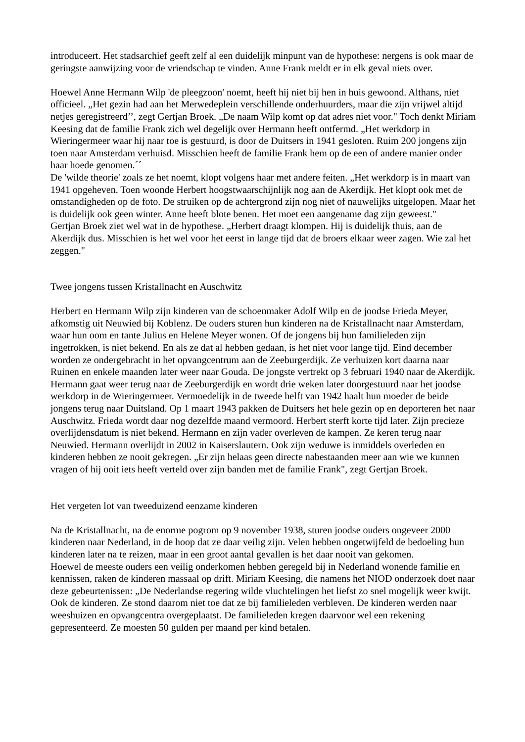introduceert. Het stadsarchief geeft zelf al een duidelijk minpunt van de hypothese: nergens is ook maar de geringste aanwijzing voor de vriendschap te vinden. Anne Frank meldt er in elk geval niets over.
Hoewel Anne Hermann Wilp 'de pleegzoon' noemt, heeft hij niet bij hen in huis gewoond. Althans, niet officieel. „Het gezin had aan het Merwedeplein verschillende onderhuurders, maar die zijn vrijwel altijd netjes geregistreerd’’, zegt Gertjan Broek. „De naam Wilp komt op dat adres niet voor." Toch denkt Miriam Keesing dat de familie Frank zich wel degelijk over Hermann heeft ontfermd. „Het werkdorp in Wieringermeer waar hij naar toe is gestuurd, is door de Duitsers in 1941 gesloten. Ruim 200 jongens zijn toen naar Amsterdam verhuisd. Misschien heeft de familie Frank hem op de een of andere manier onder haar hoede genomen.´´
De 'wilde theorie' zoals ze het noemt, klopt volgens haar met andere feiten. „Het werkdorp is in maart van 1941 opgeheven. Toen woonde Herbert hoogstwaarschijnlijk nog aan de Akerdijk. Het klopt ook met de omstandigheden op de foto. De struiken op de achtergrond zijn nog niet of nauwelijks uitgelopen. Maar het is duidelijk ook geen winter. Anne heeft blote benen. Het moet een aangename dag zijn geweest."
Gertjan Broek ziet wel wat in de hypothese. „Herbert draagt klompen. Hij is duidelijk thuis, aan de Akerdijk dus. Misschien is het wel voor het eerst in lange tijd dat de broers elkaar weer zagen. Wie zal het zeggen."
Twee jongens tussen Kristallnacht en Auschwitz
Herbert en Hermann Wilp zijn kinderen van de schoenmaker Adolf Wilp en de joodse Frieda Meyer, afkomstig uit Neuwied bij Koblenz. De ouders sturen hun kinderen na de Kristallnacht naar Amsterdam, waar hun oom en tante Julius en Helene Meyer wonen. Of de jongens bij hun familieleden zijn ingetrokken, is niet bekend. En als ze dat al hebben gedaan, is het niet voor lange tijd. Eind december worden ze ondergebracht in het opvangcentrum aan de Zeeburgerdijk. Ze verhuizen kort daarna naar Ruinen en enkele maanden later weer naar Gouda. De jongste vertrekt op 3 februari 1940 naar de Akerdijk. Hermann gaat weer terug naar de Zeeburgerdijk en wordt drie weken later doorgestuurd naar het joodse werkdorp in de Wieringermeer. Vermoedelijk in de tweede helft van 1942 haalt hun moeder de beide jongens terug naar Duitsland. Op 1 maart 1943 pakken de Duitsers het hele gezin op en deporteren het naar Auschwitz. Frieda wordt daar nog dezelfde maand vermoord. Herbert sterft korte tijd later. Zijn precieze overlijdensdatum is niet bekend. Hermann en zijn vader overleven de kampen. Ze keren terug naar Neuwied. Hermann overlijdt in 2002 in Kaiserslautern. Ook zijn weduwe is inmiddels overleden en kinderen hebben ze nooit gekregen. „Er zijn helaas geen directe nabestaanden meer aan wie we kunnen vragen of hij ooit iets heeft verteld over zijn banden met de familie Frank", zegt Gertjan Broek.
Het vergeten lot van tweeduizend eenzame kinderen
Na de Kristallnacht, na de enorme pogrom op 9 november 1938, sturen joodse ouders ongeveer 2000 kinderen naar Nederland, in de hoop dat ze daar veilig zijn. Velen hebben ongetwijfeld de bedoeling hun kinderen later na te reizen, maar in een groot aantal gevallen is het daar nooit van gekomen.
Hoewel de meeste ouders een veilig onderkomen hebben geregeld bij in Nederland wonende familie en kennissen, raken de kinderen massaal op drift. Miriam Keesing, die namens het NIOD onderzoek doet naar deze gebeurtenissen: „De Nederlandse regering wilde vluchtelingen het liefst zo snel mogelijk weer kwijt. Ook de kinderen. Ze stond daarom niet toe dat ze bij familieleden verbleven. De kinderen werden naar weeshuizen en opvangcentra overgeplaatst. De familieleden kregen daarvoor wel een rekening gepresenteerd. Ze moesten 50 gulden per maand per kind betalen.